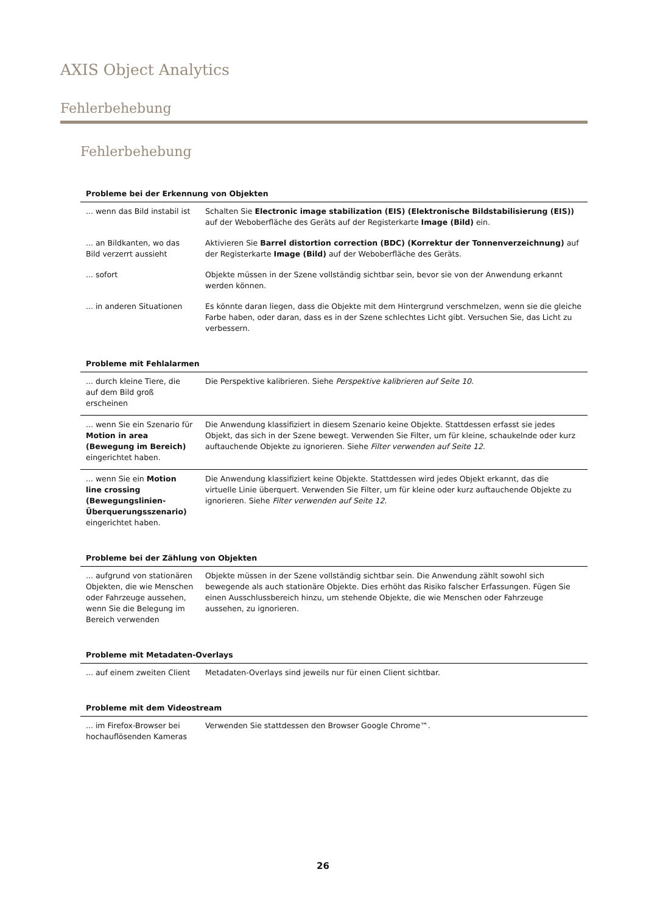AXIS Object Analytics
Fehlerbehebung
Fehlerbehebung
| Probleme bei der Erkennung von Objekten | |
| --- | --- |
| ... wenn das Bild instabil ist | Schalten Sie Electronic image stabilization (EIS) (Elektronische Bildstabilisierung (EIS)) auf der Weboberfläche des Geräts auf der Registerkarte Image (Bild) ein. |
| ... an Bildkanten, wo das Bild verzerrt aussieht | Aktivieren Sie Barrel distortion correction (BDC) (Korrektur der Tonnenverzeichnung) auf der Registerkarte Image (Bild) auf der Weboberfläche des Geräts. |
| ... sofort | Objekte müssen in der Szene vollständig sichtbar sein, bevor sie von der Anwendung erkannt werden können. |
| ... in anderen Situationen | Es könnte daran liegen, dass die Objekte mit dem Hintergrund verschmelzen, wenn sie die gleiche Farbe haben, oder daran, dass es in der Szene schlechtes Licht gibt. Versuchen Sie, das Licht zu verbessern. |
| Probleme mit Fehlalarmen | |
| --- | --- |
| ... durch kleine Tiere, die auf dem Bild groß erscheinen | Die Perspektive kalibrieren. Siehe Perspektive kalibrieren auf Seite 10 . |
| ... wenn Sie ein Szenario für Motion in area (Bewegung im Bereich) eingerichtet haben. | Die Anwendung klassifiziert in diesem Szenario keine Objekte. Stattdessen erfasst sie jedes Objekt, das sich in der Szene bewegt. Verwenden Sie Filter, um für kleine, schaukelnde oder kurz auftauchende Objekte zu ignorieren. Siehe Filter verwenden auf Seite 12 . |
| ... wenn Sie ein Motion line crossing (Bewegungslinien-Überquerungsszenario) eingerichtet haben. | Die Anwendung klassifiziert keine Objekte. Stattdessen wird jedes Objekt erkannt, das die virtuelle Linie überquert. Verwenden Sie Filter, um für kleine oder kurz auftauchende Objekte zu ignorieren. Siehe Filter verwenden auf Seite 12 . |
| Probleme bei der Zählung von Objekten | |
| --- | --- |
| ... aufgrund von stationären Objekten, die wie Menschen oder Fahrzeuge aussehen, wenn Sie die Belegung im Bereich verwenden | Objekte müssen in der Szene vollständig sichtbar sein. Die Anwendung zählt sowohl sich bewegende als auch stationäre Objekte. Dies erhöht das Risiko falscher Erfassungen. Fügen Sie einen Ausschlussbereich hinzu, um stehende Objekte, die wie Menschen oder Fahrzeuge aussehen, zu ignorieren. |
| Probleme mit Metadaten-Overlays | |
| --- | --- |
| ... auf einem zweiten Client | Metadaten-Overlays sind jeweils nur für einen Client sichtbar. |
| Probleme mit dem Videostream | |
| --- | --- |
| ... im Firefox-Browser bei hochauflösenden Kameras | Verwenden Sie stattdessen den Browser Google Chrome™. |
26